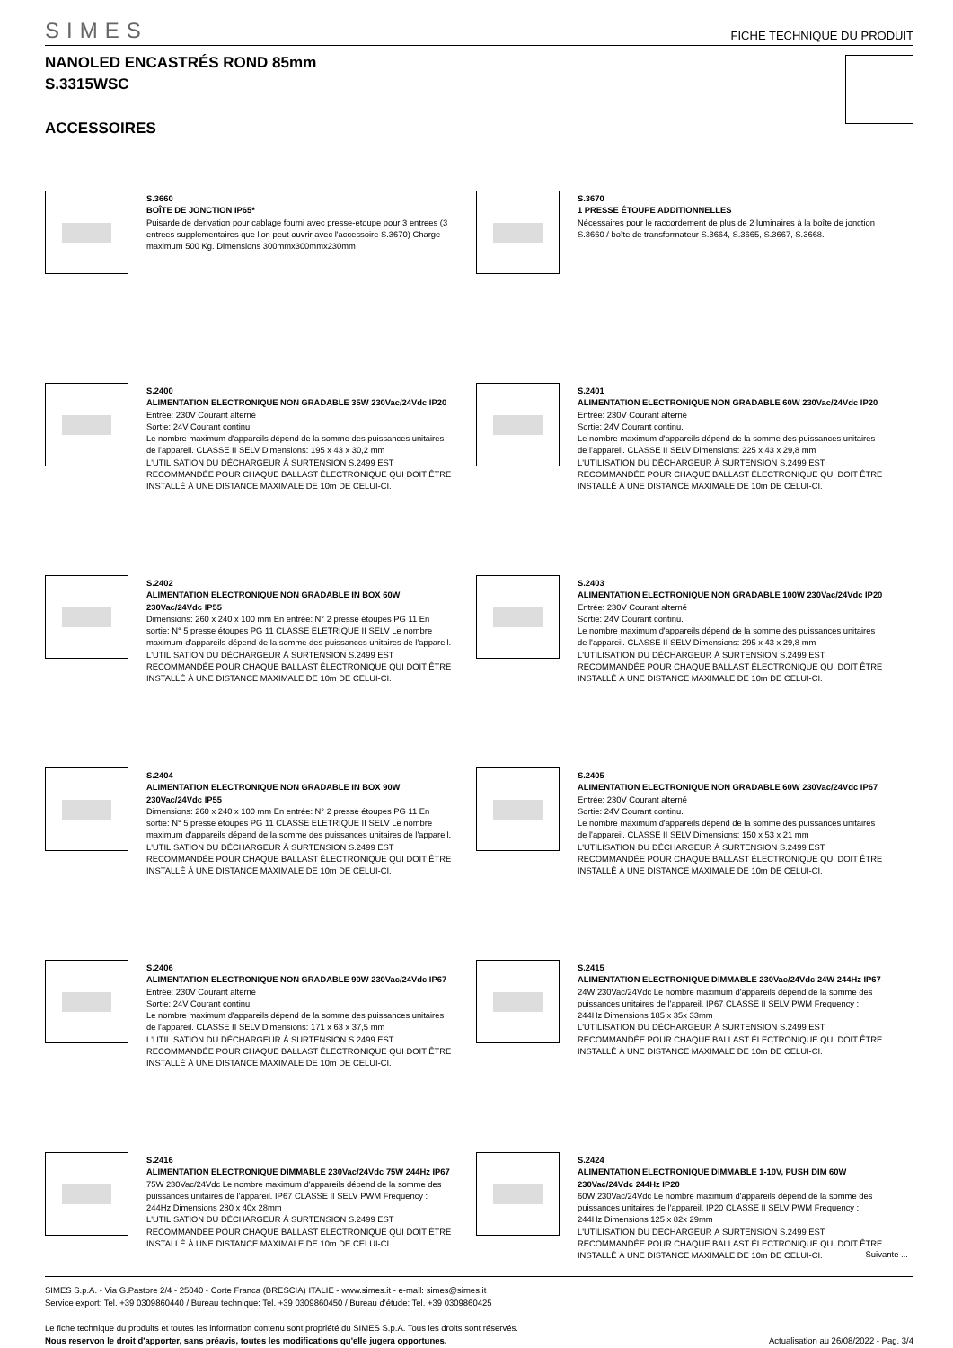SIMES FICHE TECHNIQUE DU PRODUIT
NANOLED ENCASTRÉS ROND 85mm
S.3315WSC
ACCESSOIRES
S.3660
BOÎTE DE JONCTION IP65*
Puisarde de derivation pour cablage fourni avec presse-etoupe pour 3 entrees (3 entrees supplementaires que l'on peut ouvrir avec l'accessoire S.3670) Charge maximum 500 Kg. Dimensions 300mmx300mmx230mm
S.3670
1 PRESSE ÉTOUPE ADDITIONNELLES
Nécessaires pour le raccordement de plus de 2 luminaires à la boîte de jonction S.3660 / boîte de transformateur S.3664, S.3665, S.3667, S.3668.
S.2400
ALIMENTATION ELECTRONIQUE NON GRADABLE 35W 230Vac/24Vdc IP20
Entrée: 230V Courant alterné
Sortie: 24V Courant continu.
Le nombre maximum d'appareils dépend de la somme des puissances unitaires de l'appareil. CLASSE II SELV Dimensions: 195 x 43 x 30,2 mm
L'UTILISATION DU DÉCHARGEUR À SURTENSION S.2499 EST RECOMMANDÉE POUR CHAQUE BALLAST ÉLECTRONIQUE QUI DOIT ÊTRE INSTALLÉ À UNE DISTANCE MAXIMALE DE 10m DE CELUI-CI.
S.2401
ALIMENTATION ELECTRONIQUE NON GRADABLE 60W 230Vac/24Vdc IP20
Entrée: 230V Courant alterné
Sortie: 24V Courant continu.
Le nombre maximum d'appareils dépend de la somme des puissances unitaires de l'appareil. CLASSE II SELV Dimensions: 225 x 43 x 29,8 mm
L'UTILISATION DU DÉCHARGEUR À SURTENSION S.2499 EST RECOMMANDÉE POUR CHAQUE BALLAST ÉLECTRONIQUE QUI DOIT ÊTRE INSTALLÉ À UNE DISTANCE MAXIMALE DE 10m DE CELUI-CI.
S.2402
ALIMENTATION ELECTRONIQUE NON GRADABLE IN BOX 60W 230Vac/24Vdc IP55
Dimensions: 260 x 240 x 100 mm En entrée: N° 2 presse étoupes PG 11 En sortie: N° 5 presse étoupes PG 11 CLASSE ELETRIQUE II SELV Le nombre maximum d'appareils dépend de la somme des puissances unitaires de l'appareil.
L'UTILISATION DU DÉCHARGEUR À SURTENSION S.2499 EST RECOMMANDÉE POUR CHAQUE BALLAST ÉLECTRONIQUE QUI DOIT ÊTRE INSTALLÉ À UNE DISTANCE MAXIMALE DE 10m DE CELUI-CI.
S.2403
ALIMENTATION ELECTRONIQUE NON GRADABLE 100W 230Vac/24Vdc IP20
Entrée: 230V Courant alterné
Sortie: 24V Courant continu.
Le nombre maximum d'appareils dépend de la somme des puissances unitaires de l'appareil. CLASSE II SELV Dimensions: 295 x 43 x 29,8 mm
L'UTILISATION DU DÉCHARGEUR À SURTENSION S.2499 EST RECOMMANDÉE POUR CHAQUE BALLAST ÉLECTRONIQUE QUI DOIT ÊTRE INSTALLÉ À UNE DISTANCE MAXIMALE DE 10m DE CELUI-CI.
S.2404
ALIMENTATION ELECTRONIQUE NON GRADABLE IN BOX 90W 230Vac/24Vdc IP55
Dimensions: 260 x 240 x 100 mm En entrée: N° 2 presse étoupes PG 11 En sortie: N° 5 presse étoupes PG 11 CLASSE ELETRIQUE II SELV Le nombre maximum d'appareils dépend de la somme des puissances unitaires de l'appareil.
L'UTILISATION DU DÉCHARGEUR À SURTENSION S.2499 EST RECOMMANDÉE POUR CHAQUE BALLAST ÉLECTRONIQUE QUI DOIT ÊTRE INSTALLÉ À UNE DISTANCE MAXIMALE DE 10m DE CELUI-CI.
S.2405
ALIMENTATION ELECTRONIQUE NON GRADABLE 60W 230Vac/24Vdc IP67
Entrée: 230V Courant alterné
Sortie: 24V Courant continu.
Le nombre maximum d'appareils dépend de la somme des puissances unitaires de l'appareil. CLASSE II SELV Dimensions: 150 x 53 x 21 mm
L'UTILISATION DU DÉCHARGEUR À SURTENSION S.2499 EST RECOMMANDÉE POUR CHAQUE BALLAST ÉLECTRONIQUE QUI DOIT ÊTRE INSTALLÉ À UNE DISTANCE MAXIMALE DE 10m DE CELUI-CI.
S.2406
ALIMENTATION ELECTRONIQUE NON GRADABLE 90W 230Vac/24Vdc IP67
Entrée: 230V Courant alterné
Sortie: 24V Courant continu.
Le nombre maximum d'appareils dépend de la somme des puissances unitaires de l'appareil. CLASSE II SELV Dimensions: 171 x 63 x 37,5 mm
L'UTILISATION DU DÉCHARGEUR À SURTENSION S.2499 EST RECOMMANDÉE POUR CHAQUE BALLAST ÉLECTRONIQUE QUI DOIT ÊTRE INSTALLÉ À UNE DISTANCE MAXIMALE DE 10m DE CELUI-CI.
S.2415
ALIMENTATION ELECTRONIQUE DIMMABLE 230Vac/24Vdc 24W 244Hz IP67
24W 230Vac/24Vdc Le nombre maximum d'appareils dépend de la somme des puissances unitaires de l'appareil. IP67 CLASSE II SELV PWM Frequency : 244Hz Dimensions 185 x 35x 33mm
L'UTILISATION DU DÉCHARGEUR À SURTENSION S.2499 EST RECOMMANDÉE POUR CHAQUE BALLAST ÉLECTRONIQUE QUI DOIT ÊTRE INSTALLÉ À UNE DISTANCE MAXIMALE DE 10m DE CELUI-CI.
S.2416
ALIMENTATION ELECTRONIQUE DIMMABLE 230Vac/24Vdc 75W 244Hz IP67
75W 230Vac/24Vdc Le nombre maximum d'appareils dépend de la somme des puissances unitaires de l'appareil. IP67 CLASSE II SELV PWM Frequency : 244Hz Dimensions 280 x 40x 28mm
L'UTILISATION DU DÉCHARGEUR À SURTENSION S.2499 EST RECOMMANDÉE POUR CHAQUE BALLAST ÉLECTRONIQUE QUI DOIT ÊTRE INSTALLÉ À UNE DISTANCE MAXIMALE DE 10m DE CELUI-CI.
S.2424
ALIMENTATION ELECTRONIQUE DIMMABLE 1-10V, PUSH DIM 60W 230Vac/24Vdc 244Hz IP20
60W 230Vac/24Vdc Le nombre maximum d'appareils dépend de la somme des puissances unitaires de l'appareil. IP20 CLASSE II SELV PWM Frequency : 244Hz Dimensions 125 x 82x 29mm
L'UTILISATION DU DÉCHARGEUR À SURTENSION S.2499 EST RECOMMANDÉE POUR CHAQUE BALLAST ÉLECTRONIQUE QUI DOIT ÊTRE INSTALLÉ À UNE DISTANCE MAXIMALE DE 10m DE CELUI-CI.
Suivante ...
SIMES S.p.A. - Via G.Pastore 2/4 - 25040 - Corte Franca (BRESCIA) ITALIE - www.simes.it - e-mail: simes@simes.it
Service export: Tel. +39 0309860440 / Bureau technique: Tel. +39 0309860450 / Bureau d'étude: Tel. +39 0309860425
Le fiche technique du produits et toutes les information contenu sont propriété du SIMES S.p.A. Tous les droits sont réservés.
Nous reservon le droit d'apporter, sans préavis, toutes les modifications qu'elle jugera opportunes.
Actualisation au 26/08/2022 - Pag. 3/4